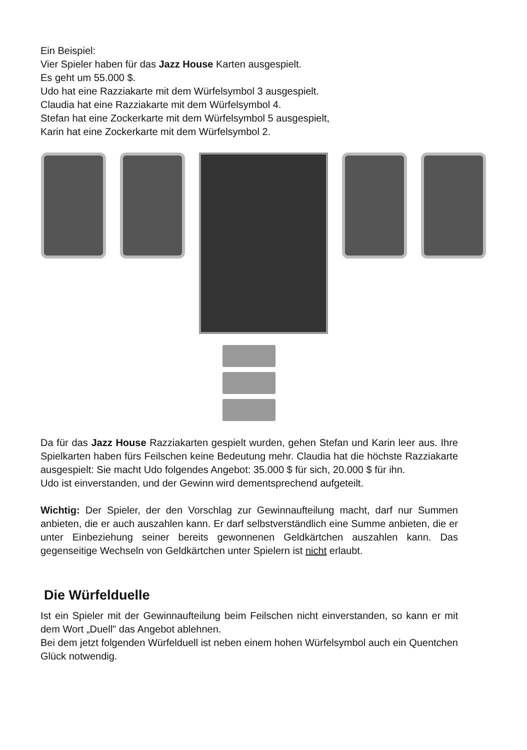Ein Beispiel:
Vier Spieler haben für das Jazz House Karten ausgespielt.
Es geht um 55.000 $.
Udo hat eine Razziakarte mit dem Würfelsymbol 3 ausgespielt.
Claudia hat eine Razziakarte mit dem Würfelsymbol 4.
Stefan hat eine Zockerkarte mit dem Würfelsymbol 5 ausgespielt,
Karin hat eine Zockerkarte mit dem Würfelsymbol 2.
Da für das Jazz House Razziakarten gespielt wurden, gehen Stefan und Karin leer aus. Ihre Spielkarten haben fürs Feilschen keine Bedeutung mehr. Claudia hat die höchste Razziakarte ausgespielt: Sie macht Udo folgendes Angebot: 35.000 $ für sich, 20.000 $ für ihn.
Udo ist einverstanden, und der Gewinn wird dementsprechend aufgeteilt.
Wichtig: Der Spieler, der den Vorschlag zur Gewinnaufteilung macht, darf nur Summen anbieten, die er auch auszahlen kann. Er darf selbstverständlich eine Summe anbieten, die er unter Einbeziehung seiner bereits gewonnenen Geldkärtchen auszahlen kann. Das gegenseitige Wechseln von Geldkärtchen unter Spielern ist nicht erlaubt.
Die Würfelduelle
Ist ein Spieler mit der Gewinnaufteilung beim Feilschen nicht einverstanden, so kann er mit dem Wort „Duell" das Angebot ablehnen.
Bei dem jetzt folgenden Würfelduell ist neben einem hohen Würfelsymbol auch ein Quentchen Glück notwendig.